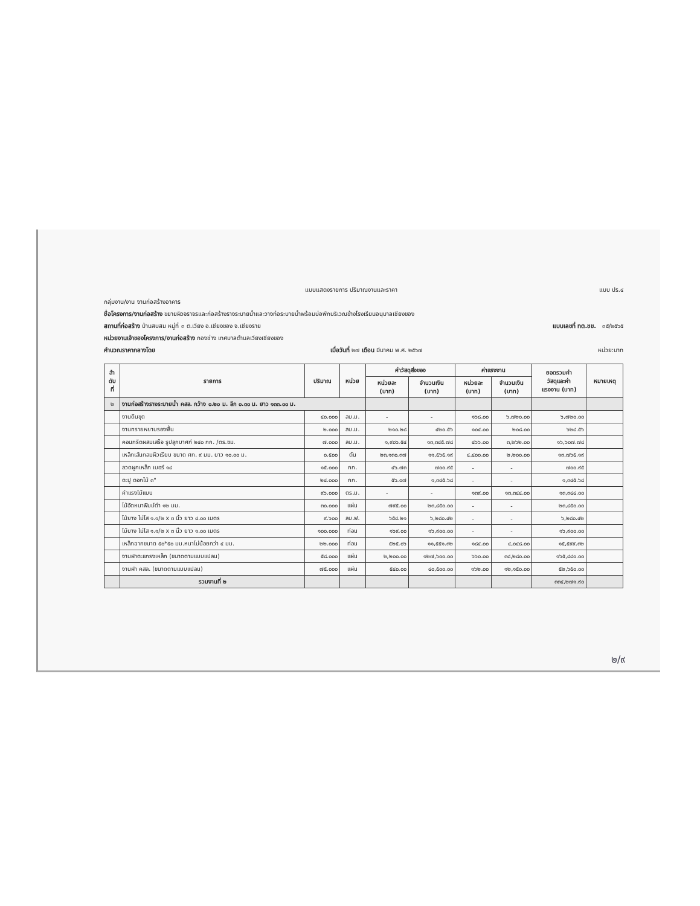แบบแสดงรายการ ปริมาณงานและราคา แบบ ปร.๔
กลุ่มงาน/งาน งานก่อสร้างอาคาร
ชื่อโครงการ/งานก่อสร้าง ขยายผิวจราจรและก่อสร้างรางระบายน้ำและวางท่อระบายน้ำพร้อมบ่อพักบริเวณข้างโรงเรียนอนุบาลเชียงของ
สถานที่ก่อสร้าง บ้านสบสม หมู่ที่ ๓ ต.เวียง อ.เชียงของ จ.เชียงราย แบบเลขที่ ทต.ชข. ๓๕/๒๕๖๕
หน่วยงานเจ้าของโครงการ/งานก่อสร้าง กองช่าง เทศบาลตำบลเวียงเชียงของ
คำนวณราคากลางโดย เมื่อวันที่ ๒๗ เดือน มีนาคม พ.ศ. ๒๕๖๗ หน่วย:บาท
| ลำ ดับ ที่ | รายการ | ปริมาณ | หน่วย | ค่าวัสดุสิ่งของ | | ค่าแรงงาน | | ยอดรวมค่า วัสดุและค่า แรงงาน (บาท) | หมายเหตุ |
| --- | --- | --- | --- | --- | --- | --- | --- | --- | --- |
| | | | | หน่วยละ (บาท) | จำนวนเงิน (บาท) | หน่วยละ (บาท) | จำนวนเงิน (บาท) | | |
| ๒ | งานก่อสร้างรางระบายน้ำ คสล. กว้าง ๐.๒๐ ม. ลึก ๐.๓๐ ม. ยาว ๑๓๓.๐๐ ม. | | | | | | | | |
| | งานดินขุด | ๔๐.๐๐๐ | ลบ.ม. | - | - | ๑๖๘.๐๐ | ๖,๗๒๐.๐๐ | ๖,๗๒๐.๐๐ | |
| | งานทรายหยาบรองพื้น | ๒.๐๐๐ | ลบ.ม. | ๒๑๐.๒๘ | ๔๒๐.๕๖ | ๑๐๔.๐๐ | ๒๐๘.๐๐ | ๖๒๘.๕๖ | |
| | คอนกรีตผสมเสร็จ รูปลูกบาศก์ ๒๔๐ กก. /ตร.ซม. | ๗.๐๐๐ | ลบ.ม. | ๑,๙๐๖.๕๔ | ๑๓,๓๔๕.๗๘ | ๔๖๖.๐๐ | ๓,๒๖๒.๐๐ | ๑๖,๖๐๗.๗๘ | |
| | เหล็กเส้นกลมผิวเรียบ ขนาด ศก. ๙ มม. ยาว ๑๐.๐๐ ม. | ๐.๕๐๐ | ตัน | ๒๓,๑๓๐.๓๗ | ๑๑,๕๖๕.๑๙ | ๔,๔๐๐.๐๐ | ๒,๒๐๐.๐๐ | ๑๓,๗๖๕.๑๙ | |
| | ลวดผูกเหล็ก เบอร์ ๑๘ | ๑๕.๐๐๐ | กก. | ๔๖.๗๓ | ๗๐๐.๙๕ | - | - | ๗๐๐.๙๕ | |
| | ตะปู ตอกไม้ ๓" | ๒๔.๐๐๐ | กก. | ๕๖.๐๗ | ๑,๓๔๕.๖๘ | - | - | ๑,๓๔๕.๖๘ | |
| | ค่าแรงไม้แบบ | ๙๖.๐๐๐ | ตร.ม. | - | - | ๑๓๙.๐๐ | ๑๓,๓๔๔.๐๐ | ๑๓,๓๔๔.๐๐ | |
| | ไม้อัดหนาฟิมม์ดำ ๑๒ มม. | ๓๐.๐๐๐ | แผ่น | ๗๙๕.๐๐ | ๒๓,๘๕๐.๐๐ | - | - | ๒๓,๘๕๐.๐๐ | |
| | ไม้ยาง ไม่ไส ๑.๑/๒ x ๓ นิ้ว ยาว ๔.๐๐ เมตร | ๙.๖๐๐ | ลบ.ฟ. | ๖๕๔.๒๑ | ๖,๒๘๐.๔๒ | - | - | ๖,๒๘๐.๔๒ | |
| | ไม้ยาง ไม่ไส ๑.๑/๒ x ๓ นิ้ว ยาว ๑.๐๐ เมตร | ๑๐๐.๐๐๐ | ท่อน | ๑๖๙.๐๐ | ๑๖,๙๐๐.๐๐ | - | - | ๑๖,๙๐๐.๐๐ | |
| | เหล็กฉากขนาด ๕๐*๕๐ มม.หนาไม่น้อยกว่า ๔ มม. | ๒๒.๐๐๐ | ท่อน | ๕๒๕.๐๖ | ๑๑,๕๕๑.๓๒ | ๑๘๔.๐๐ | ๔,๐๔๘.๐๐ | ๑๕,๕๙๙.๓๒ | |
| | งานฝาตะแกรงเหล็ก (ขนาดตามแบบแปลน) | ๕๘.๐๐๐ | แผ่น | ๒,๒๐๐.๐๐ | ๑๒๗,๖๐๐.๐๐ | ๖๖๐.๐๐ | ๓๘,๒๘๐.๐๐ | ๑๖๕,๘๘๐.๐๐ | |
| | งานฝา คสล. (ขนาดตามแบบแปลน) | ๗๕.๐๐๐ | แผ่น | ๕๔๐.๐๐ | ๔๐,๕๐๐.๐๐ | ๑๖๒.๐๐ | ๑๒,๑๕๐.๐๐ | ๕๒,๖๕๐.๐๐ | |
| | รวมงานที่ ๒ | | | | | | | ๓๓๔,๒๗๑.๙๐ | |
๒/๙